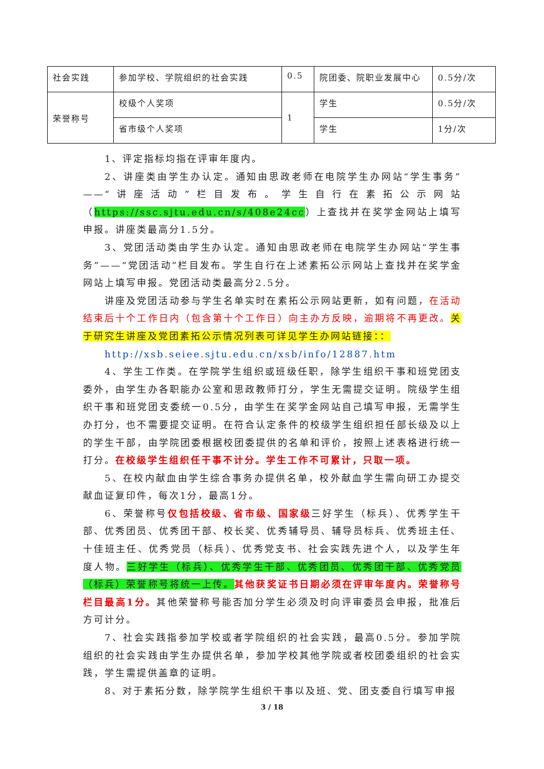| 社会实践 | 参加学校、学院组织的社会实践 | 0.5 | 院团委、院职业发展中心 | 0.5分/次 |
| 荣誉称号 | 校级个人奖项 | 1 | 学生 | 0.5分/次 |
| | 省市级个人奖项 | | 学生 | 1分/次 |
1、评定指标均指在评审年度内。
2、讲座类由学生办认定。通知由思政老师在电院学生办网站“学生事务”——“讲座活动”栏目发布。学生自行在素拓公示网站（https://ssc.sjtu.edu.cn/s/408e24cc）上查找并在奖学金网站上填写申报。讲座类最高分1.5分。
3、党团活动类由学生办认定。通知由思政老师在电院学生办网站“学生事务”——“党团活动”栏目发布。学生自行在上述素拓公示网站上查找并在奖学金网站上填写申报。党团活动类最高分2.5分。
讲座及党团活动参与学生名单实时在素拓公示网站更新，如有问题，在活动结束后十个工作日内（包含第十个工作日）向主办方反映，逾期将不再更改。关于研究生讲座及党团素拓公示情况列表可详见学生办网站链接：：
http://xsb.seiee.sjtu.edu.cn/xsb/info/12887.htm
4、学生工作类。在学院学生组织或班级任职，除学生组织干事和班党团支委外，由学生办各职能办公室和思政教师打分，学生无需提交证明。院级学生组织干事和班党团支委统一0.5分，由学生在奖学金网站自己填写申报，无需学生办打分，也不需要提交证明。在符合认定条件的校级学生组织担任部长级及以上的学生干部，由学院团委根据校团委提供的名单和评价，按照上述表格进行统一打分。在校级学生组织任干事不计分。学生工作不可累计，只取一项。
5、在校内献血由学生综合事务办提供名单，校外献血学生需向研工办提交献血证复印件，每次1分，最高1分。
6、荣誉称号仅包括校级、省市级、国家级三好学生（标兵）、优秀学生干部、优秀团员、优秀团干部、校长奖、优秀辅导员、辅导员标兵、优秀班主任、十佳班主任、优秀党员（标兵）、优秀党支书、社会实践先进个人，以及学生年度人物。三好学生（标兵）、优秀学生干部、优秀团员、优秀团干部、优秀党员（标兵）荣誉称号将统一上传。其他获奖证书日期必须在评审年度内。荣誉称号栏目最高1分。其他荣誉称号能否加分学生必须及时向评审委员会申报，批准后方可计分。
7、社会实践指参加学校或者学院组织的社会实践，最高0.5分。参加学院组织的社会实践由学生办提供名单，参加学校其他学院或者校团委组织的社会实践，学生需提供盖章的证明。
8、对于素拓分数，除学院学生组织干事以及班、党、团支委自行填写申报
3 / 18